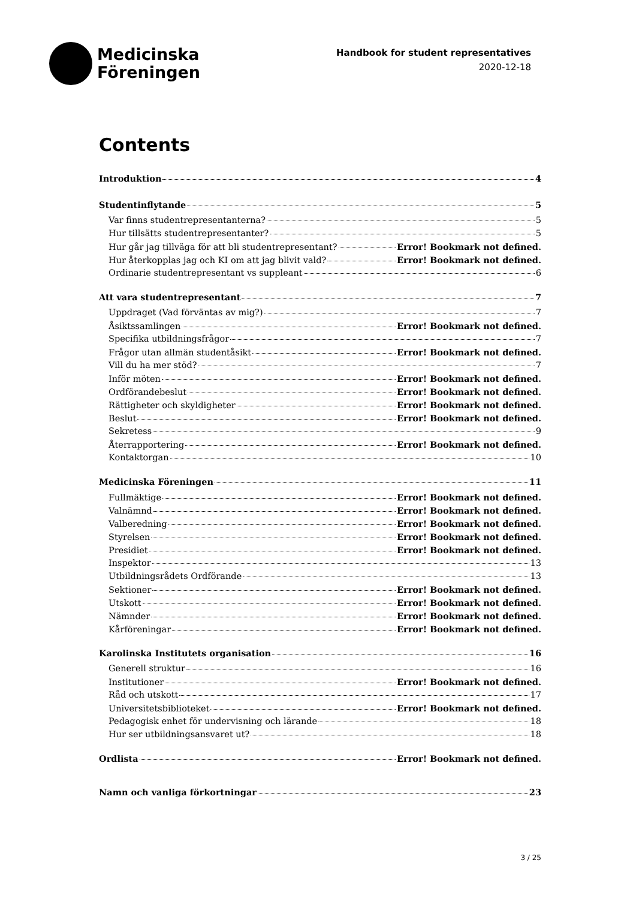Medicinska
Föreningen
Handbook for student representatives
2020-12-18
Contents
Introduktion 4
Studentinflytande 5
Var finns studentrepresentanterna? 5
Hur tillsätts studentrepresentanter? 5
Hur går jag tillväga för att bli studentrepresentant? Error! Bookmark not defined.
Hur återkopplas jag och KI om att jag blivit vald? Error! Bookmark not defined.
Ordinarie studentrepresentant vs suppleant 6
Att vara studentrepresentant 7
Uppdraget (Vad förväntas av mig?) 7
Åsiktssamlingen Error! Bookmark not defined.
Specifika utbildningsfrågor 7
Frågor utan allmän studentåsikt Error! Bookmark not defined.
Vill du ha mer stöd? 7
Inför möten Error! Bookmark not defined.
Ordförandebeslut Error! Bookmark not defined.
Rättigheter och skyldigheter Error! Bookmark not defined.
Beslut Error! Bookmark not defined.
Sekretess 9
Återrapportering Error! Bookmark not defined.
Kontaktorgan 10
Medicinska Föreningen 11
Fullmäktige Error! Bookmark not defined.
Valnämnd Error! Bookmark not defined.
Valberedning Error! Bookmark not defined.
Styrelsen Error! Bookmark not defined.
Presidiet Error! Bookmark not defined.
Inspektor 13
Utbildningsrådets Ordförande 13
Sektioner Error! Bookmark not defined.
Utskott Error! Bookmark not defined.
Nämnder Error! Bookmark not defined.
Kårföreningar Error! Bookmark not defined.
Karolinska Institutets organisation 16
Generell struktur 16
Institutioner Error! Bookmark not defined.
Råd och utskott 17
Universitetsbiblioteket Error! Bookmark not defined.
Pedagogisk enhet för undervisning och lärande 18
Hur ser utbildningsansvaret ut? 18
Ordlista Error! Bookmark not defined.
Namn och vanliga förkortningar 23
3 / 25